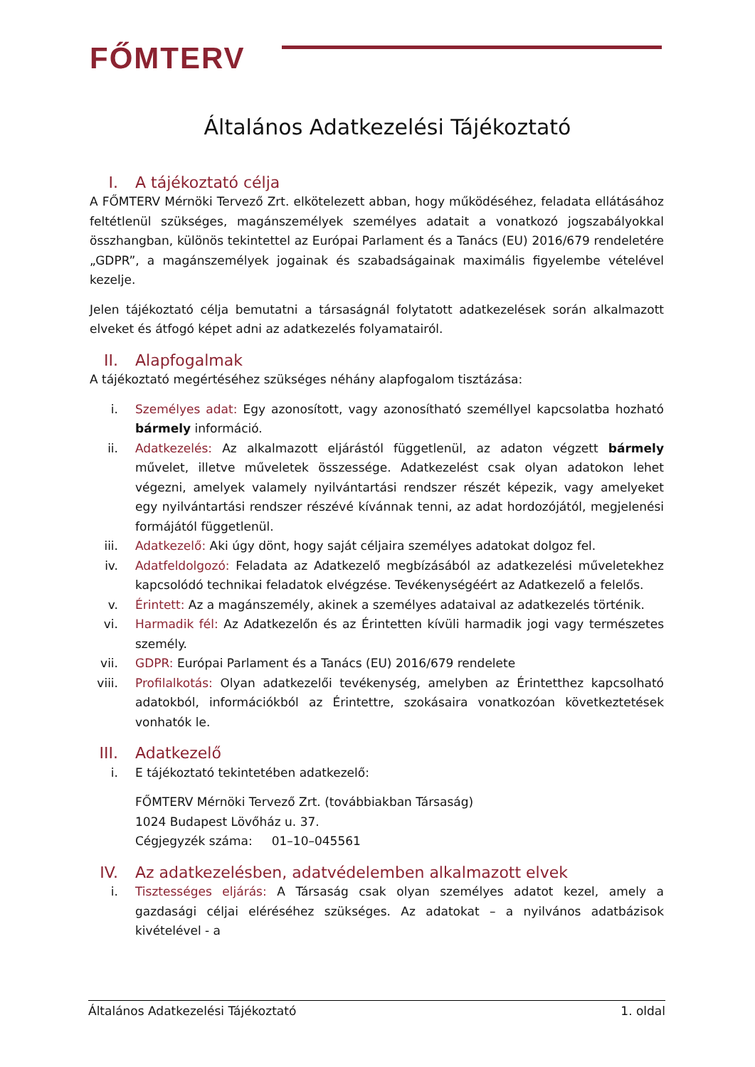FŐMTERV
Általános Adatkezelési Tájékoztató
I. A tájékoztató célja
A FŐMTERV Mérnöki Tervező Zrt. elkötelezett abban, hogy működéséhez, feladata ellátásához feltétlenül szükséges, magánszemélyek személyes adatait a vonatkozó jogszabályokkal összhangban, különös tekintettel az Európai Parlament és a Tanács (EU) 2016/679 rendeletére „GDPR”, a magánszemélyek jogainak és szabadságainak maximális figyelembe vételével kezelje.
Jelen tájékoztató célja bemutatni a társaságnál folytatott adatkezelések során alkalmazott elveket és átfogó képet adni az adatkezelés folyamatairól.
II. Alapfogalmak
A tájékoztató megértéséhez szükséges néhány alapfogalom tisztázása:
i. Személyes adat: Egy azonosított, vagy azonosítható személlyel kapcsolatba hozható bármely információ.
ii. Adatkezelés: Az alkalmazott eljárástól függetlenül, az adaton végzett bármely művelet, illetve műveletek összessége. Adatkezelést csak olyan adatokon lehet végezni, amelyek valamely nyilvántartási rendszer részét képezik, vagy amelyeket egy nyilvántartási rendszer részévé kívánnak tenni, az adat hordozójától, megjelenési formájától függetlenül.
iii.
Adatkezelő: Aki úgy dönt, hogy saját céljaira személyes adatokat dolgoz fel.
iv. Adatfeldolgozó: Feladata az Adatkezelő megbízásából az adatkezelési műveletekhez kapcsolódó technikai feladatok elvégzése. Tevékenységéért az Adatkezelő a felelős.
v. Érintett: Az a magánszemély, akinek a személyes adataival az adatkezelés történik.
vi. Harmadik fél: Az Adatkezelőn és az Érintetten kívüli harmadik jogi vagy természetes személy.
vii.
GDPR: Európai Parlament és a Tanács (EU) 2016/679 rendelete
viii.
Profilalkotás: Olyan adatkezelői tevékenység, amelyben az Érintetthez kapcsolható adatokból, információkból az Érintettre, szokásaira vonatkozóan következtetések vonhatók le.
III. Adatkezelő
i. E tájékoztató tekintetében adatkezelő:
FŐMTERV Mérnöki Tervező Zrt. (továbbiakban Társaság)
1024 Budapest Lövőház u. 37.
Cégjegyzék száma: 01–10–045561
IV. Az adatkezelésben, adatvédelemben alkalmazott elvek
i. Tisztességes eljárás: A Társaság csak olyan személyes adatot kezel, amely a gazdasági céljai eléréséhez szükséges. Az adatokat – a nyilvános adatbázisok kivételével - a
Általános Adatkezelési Tájékoztató 1. oldal